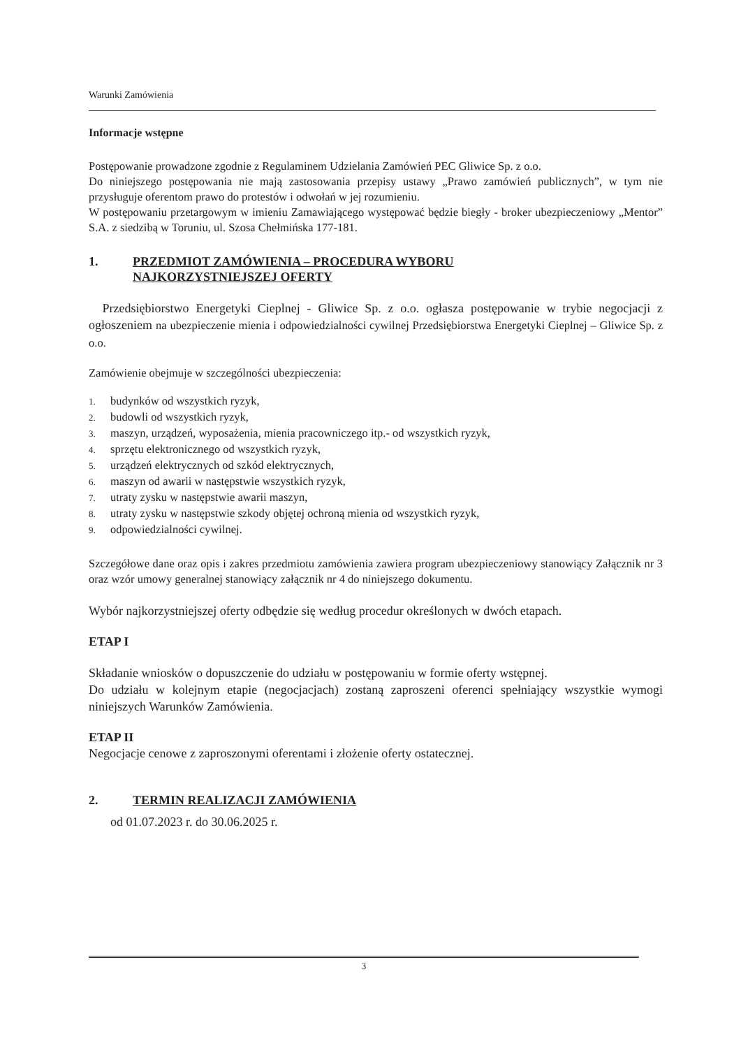Warunki Zamówienia
Informacje wstępne
Postępowanie prowadzone zgodnie z Regulaminem Udzielania Zamówień PEC Gliwice Sp. z o.o.
Do niniejszego postępowania nie mają zastosowania przepisy ustawy „Prawo zamówień publicznych”, w tym nie przysługuje oferentom prawo do protestów i odwołań w jej rozumieniu.
W postępowaniu przetargowym w imieniu Zamawiającego występować będzie biegły - broker ubezpieczeniowy „Mentor” S.A. z siedzibą w Toruniu, ul. Szosa Chełmińska 177-181.
1. PRZEDMIOT ZAMÓWIENIA – PROCEDURA WYBORU
NAJKORZYSTNIEJSZEJ OFERTY
Przedsiębiorstwo Energetyki Cieplnej - Gliwice Sp. z o.o. ogłasza postępowanie w trybie negocjacji z ogłoszeniem na ubezpieczenie mienia i odpowiedzialności cywilnej Przedsiębiorstwa Energetyki Cieplnej – Gliwice Sp. z o.o.
Zamówienie obejmuje w szczególności ubezpieczenia:
1. budynków od wszystkich ryzyk,
2. budowli od wszystkich ryzyk,
3. maszyn, urządzeń, wyposażenia, mienia pracowniczego itp.- od wszystkich ryzyk,
4. sprzętu elektronicznego od wszystkich ryzyk,
5. urządzeń elektrycznych od szkód elektrycznych,
6. maszyn od awarii w następstwie wszystkich ryzyk,
7. utraty zysku w następstwie awarii maszyn,
8. utraty zysku w następstwie szkody objętej ochroną mienia od wszystkich ryzyk,
9. odpowiedzialności cywilnej.
Szczegółowe dane oraz opis i zakres przedmiotu zamówienia zawiera program ubezpieczeniowy stanowiący Załącznik nr 3 oraz wzór umowy generalnej stanowiący załącznik nr 4 do niniejszego dokumentu.
Wybór najkorzystniejszej oferty odbędzie się według procedur określonych w dwóch etapach.
ETAP I
Składanie wniosków o dopuszczenie do udziału w postępowaniu w formie oferty wstępnej.
Do udziału w kolejnym etapie (negocjacjach) zostaną zaproszeni oferenci spełniający wszystkie wymogi niniejszych Warunków Zamówienia.
ETAP II
Negocjacje cenowe z zaproszonymi oferentami i złożenie oferty ostatecznej.
2. TERMIN REALIZACJI ZAMÓWIENIA
od 01.07.2023 r. do 30.06.2025 r.
3